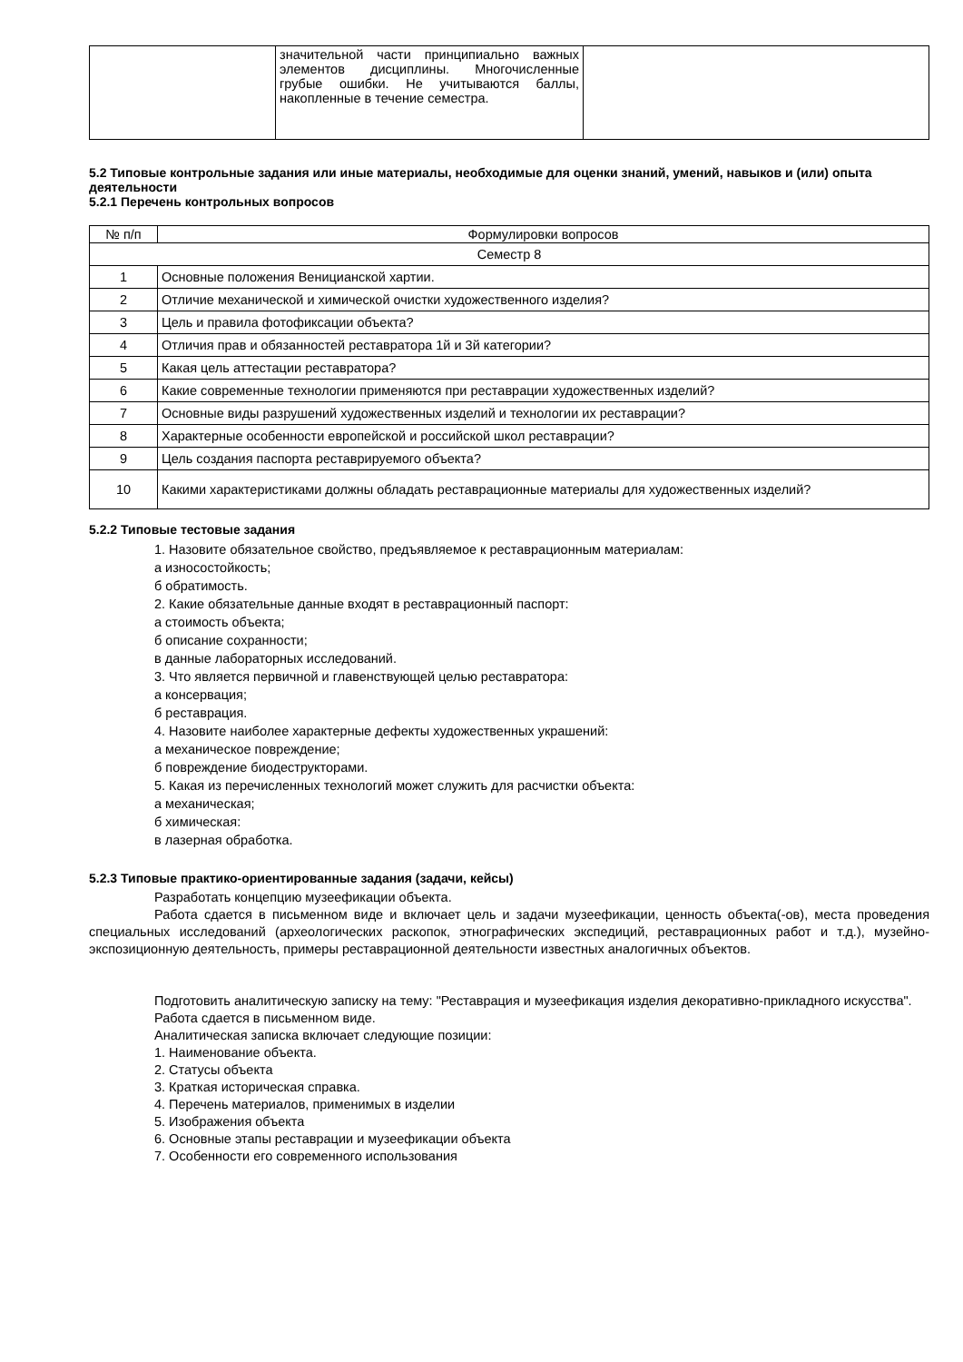| | значительной части принципиально важных элементов дисциплины. Многочисленные грубые ошибки. Не учитываются баллы, накопленные в течение семестра. | |
5.2 Типовые контрольные задания или иные материалы, необходимые для оценки знаний, умений, навыков и (или) опыта деятельности
5.2.1 Перечень контрольных вопросов
| № п/п | Формулировки вопросов |
| --- | --- |
| Семестр 8 | |
| 1 | Основные положения Вeницианской хартии. |
| 2 | Отличие механической и химической очистки художественного изделия? |
| 3 | Цель и правила фотофиксации объекта? |
| 4 | Отличия прав и обязанностей реставратора 1й и 3й категории? |
| 5 | Какая цель аттестации реставратора? |
| 6 | Какие современные технологии применяются при реставрации художественных изделий? |
| 7 | Основные виды разрушений художественных изделий и технологии их реставрации? |
| 8 | Характерные особенности европейской и российской школ реставрации? |
| 9 | Цель создания паспорта реставрируемого объекта? |
| 10 | Какими характеристиками должны обладать реставрационные материалы для художественных изделий? |
5.2.2 Типовые тестовые задания
1. Назовите обязательное свойство, предъявляемое к реставрационным материалам:
а износостойкость;
б обратимость.
2. Какие обязательные данные входят в реставрационный паспорт:
а стоимость объекта;
б описание сохранности;
в данные лабораторных исследований.
3. Что является первичной и главенствующей целью реставратора:
а консервация;
б реставрация.
4. Назовите наиболее характерные дефекты художественных украшений:
а механическое повреждение;
б повреждение биодеструкторами.
5. Какая из перечисленных технологий может служить для расчистки объекта:
а механическая;
б химическая:
в лазерная обработка.
5.2.3 Типовые практико-ориентированные задания (задачи, кейсы)
Разработать концепцию музеефикации объекта.
Работа сдается в письменном виде и включает цель и задачи музеефикации, ценность объекта(-ов), места проведения специальных исследований (археологических раскопок, этнографических экспедиций, реставрационных работ и т.д.), музейно-экспозиционную деятельность, примеры реставрационной деятельности известных аналогичных объектов.
Подготовить аналитическую записку на тему: "Реставрация и музеефикация изделия декоративно-прикладного искусства".
Работа сдается в письменном виде.
Аналитическая записка включает следующие позиции:
1. Наименование объекта.
2. Статусы объекта
3. Краткая историческая справка.
4. Перечень материалов, применимых в изделии
5. Изображения объекта
6. Основные этапы реставрации и музеефикации объекта
7. Особенности его современного использования